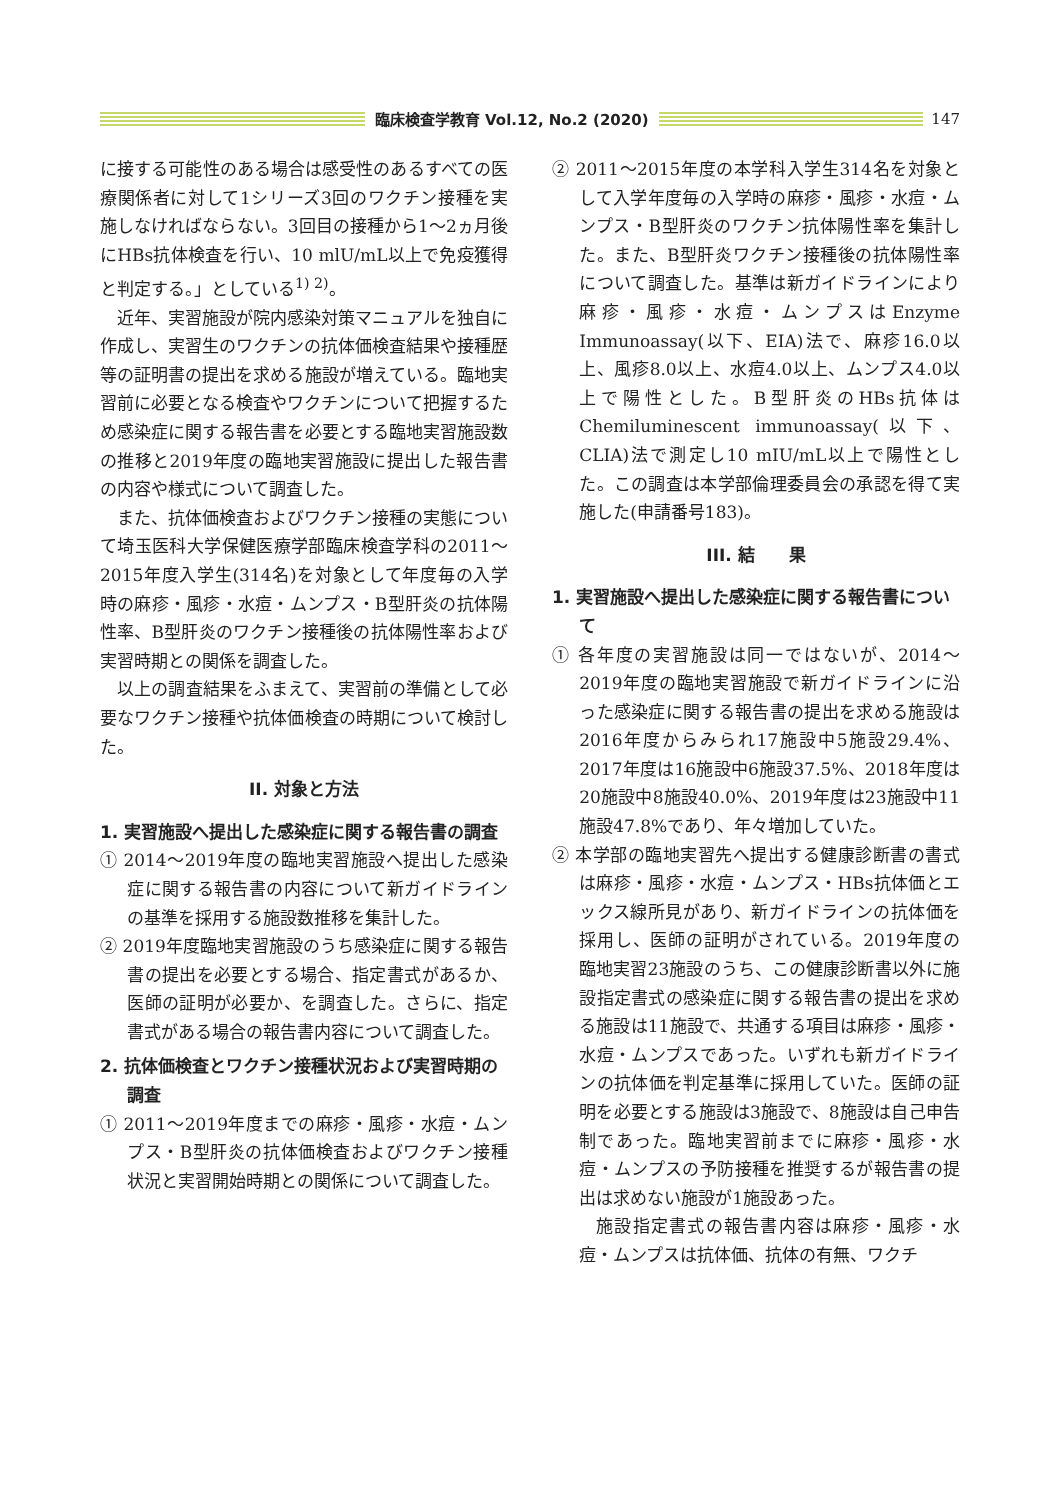臨床検査学教育 Vol.12, No.2 (2020)
147
に接する可能性のある場合は感受性のあるすべての医療関係者に対して1シリーズ3回のワクチン接種を実施しなければならない。3回目の接種から1～2ヵ月後にHBs抗体検査を行い、10 mlU/mL以上で免疫獲得と判定する。」としている<sup>1) 2)</sup>。
近年、実習施設が院内感染対策マニュアルを独自に作成し、実習生のワクチンの抗体価検査結果や接種歴等の証明書の提出を求める施設が増えている。臨地実習前に必要となる検査やワクチンについて把握するため感染症に関する報告書を必要とする臨地実習施設数の推移と2019年度の臨地実習施設に提出した報告書の内容や様式について調査した。
また、抗体価検査およびワクチン接種の実態について埼玉医科大学保健医療学部臨床検査学科の2011～2015年度入学生(314名)を対象として年度毎の入学時の麻疹・風疹・水痘・ムンプス・B型肝炎の抗体陽性率、B型肝炎のワクチン接種後の抗体陽性率および実習時期との関係を調査した。
以上の調査結果をふまえて、実習前の準備として必要なワクチン接種や抗体価検査の時期について検討した。
II. 対象と方法
1. 実習施設へ提出した感染症に関する報告書の調査
① 2014～2019年度の臨地実習施設へ提出した感染症に関する報告書の内容について新ガイドラインの基準を採用する施設数推移を集計した。
② 2019年度臨地実習施設のうち感染症に関する報告書の提出を必要とする場合、指定書式があるか、医師の証明が必要か、を調査した。さらに、指定書式がある場合の報告書内容について調査した。
2. 抗体価検査とワクチン接種状況および実習時期の調査
① 2011～2019年度までの麻疹・風疹・水痘・ムンプス・B型肝炎の抗体価検査およびワクチン接種状況と実習開始時期との関係について調査した。
② 2011～2015年度の本学科入学生314名を対象として入学年度毎の入学時の麻疹・風疹・水痘・ムンプス・B型肝炎のワクチン抗体陽性率を集計した。また、B型肝炎ワクチン接種後の抗体陽性率について調査した。基準は新ガイドラインにより麻疹・風疹・水痘・ムンプスはEnzyme Immunoassay(以下、EIA)法で、麻疹16.0以上、風疹8.0以上、水痘4.0以上、ムンプス4.0以上で陽性とした。B型肝炎のHBs抗体はChemiluminescent immunoassay(以下、CLIA)法で測定し10 mIU/mL以上で陽性とした。この調査は本学部倫理委員会の承認を得て実施した(申請番号183)。
III. 結　　果
1. 実習施設へ提出した感染症に関する報告書について
① 各年度の実習施設は同一ではないが、2014～2019年度の臨地実習施設で新ガイドラインに沿った感染症に関する報告書の提出を求める施設は2016年度からみられ17施設中5施設29.4%、2017年度は16施設中6施設37.5%、2018年度は20施設中8施設40.0%、2019年度は23施設中11施設47.8%であり、年々増加していた。
② 本学部の臨地実習先へ提出する健康診断書の書式は麻疹・風疹・水痘・ムンプス・HBs抗体価とエックス線所見があり、新ガイドラインの抗体価を採用し、医師の証明がされている。2019年度の臨地実習23施設のうち、この健康診断書以外に施設指定書式の感染症に関する報告書の提出を求める施設は11施設で、共通する項目は麻疹・風疹・水痘・ムンプスであった。いずれも新ガイドラインの抗体価を判定基準に採用していた。医師の証明を必要とする施設は3施設で、8施設は自己申告制であった。臨地実習前までに麻疹・風疹・水痘・ムンプスの予防接種を推奨するが報告書の提出は求めない施設が1施設あった。
施設指定書式の報告書内容は麻疹・風疹・水痘・ムンプスは抗体価、抗体の有無、ワクチ